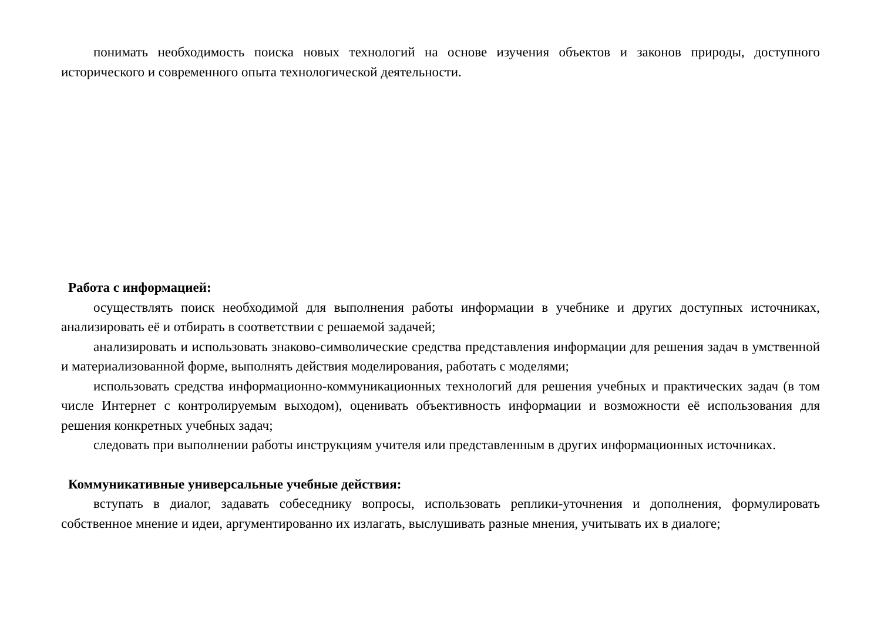понимать необходимость поиска новых технологий на основе изучения объектов и законов природы, доступного исторического и современного опыта технологической деятельности.
Работа с информацией:
осуществлять поиск необходимой для выполнения работы информации в учебнике и других доступных источниках, анализировать её и отбирать в соответствии с решаемой задачей;
анализировать и использовать знаково-символические средства представления информации для решения задач в умственной и материализованной форме, выполнять действия моделирования, работать с моделями;
использовать средства информационно-коммуникационных технологий для решения учебных и практических задач (в том числе Интернет с контролируемым выходом), оценивать объективность информации и возможности её использования для решения конкретных учебных задач;
следовать при выполнении работы инструкциям учителя или представленным в других информационных источниках.
Коммуникативные универсальные учебные действия:
вступать в диалог, задавать собеседнику вопросы, использовать реплики-уточнения и дополнения, формулировать собственное мнение и идеи, аргументированно их излагать, выслушивать разные мнения, учитывать их в диалоге;